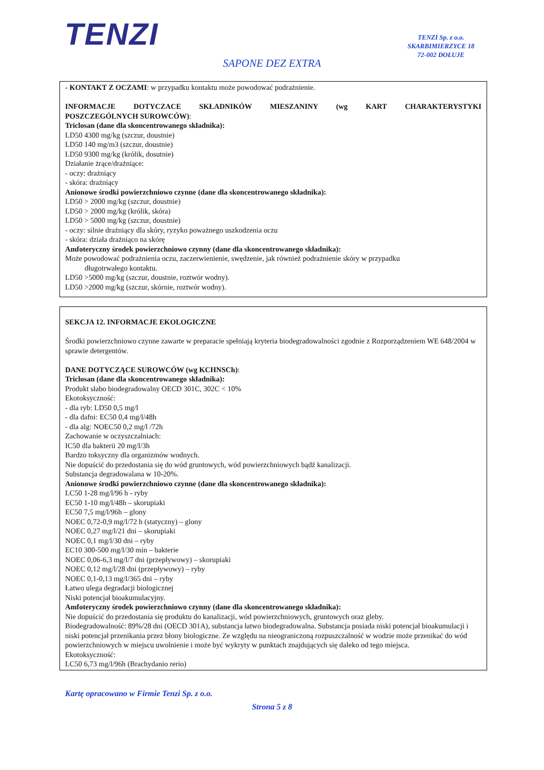TENZI
TENZI Sp. z o.o.
SKARBIMIERZYCE 18
72-002 DOŁUJE
SAPONE DEZ EXTRA
- KONTAKT Z OCZAMI: w przypadku kontaktu może powodować podrażnienie.
INFORMACJE DOTYCZACE SKŁADNIKÓW MIESZANINY (wg KART CHARAKTERYSTYKI
POSZCZEGÓLNYCH SUROWCÓW):
Triclosan (dane dla skoncentrowanego składnika):
LD50 4300 mg/kg (szczur, doustnie)
LD50 140 mg/m3 (szczur, doustnie)
LD50 9300 mg/kg (królik, dosutnie)
Działanie żrące/drażniące:
- oczy: drażniący
- skóra: drażniący
Anionowe środki powierzchniowo czynne (dane dla skoncentrowanego składnika):
LD50 > 2000 mg/kg (szczur, doustnie)
LD50 > 2000 mg/kg (królik, skóra)
LD50 > 5000 mg/kg (szczur, doustnie)
- oczy: silnie drażniący dla skóry, ryzyko poważnego uszkodzenia oczu
- skóra: działa drażniąco na skórę
Amfoteryczny środek powierzchniowo czynny (dane dla skoncentrowanego składnika):
Może powodować podrażnienia oczu, zaczerwienienie, swędzenie, jak również podrażnienie skóry w przypadku
długotrwałego kontaktu.
LD50 >5000 mg/kg (szczur, doustnie, roztwór wodny).
LD50 >2000 mg/kg (szczur, skórnie, roztwór wodny).
SEKCJA 12. INFORMACJE EKOLOGICZNE
Środki powierzchniowo czynne zawarte w preparacie spełniają kryteria biodegradowalności zgodnie z Rozporządzeniem WE 648/2004 w sprawie detergentów.
DANE DOTYCZĄCE SUROWCÓW (wg KCHNSCh):
Triclosan (dane dla skoncentrowanego składnika):
Produkt słabo biodegradowalny OECD 301C, 302C < 10%
Ekotoksyczność:
- dla ryb: LD50 0,5 mg/l
- dla dafni: EC50 0,4 mg/l/48h
- dla alg: NOEC50 0,2 mg/l /72h
Zachowanie w oczyszczalniach:
IC50 dla bakterii 20 mg/l/3h
Bardzo toksyczny dla organizmów wodnych.
Nie dopuścić do przedostania się do wód gruntowych, wód powierzchniowych bądź kanalizacji.
Substancja degradowalana w 10-20%.
Anionowe środki powierzchniowo czynne (dane dla skoncentrowanego składnika):
LC50 1-28 mg/l/96 h - ryby
EC50 1-10 mg/l/48h – skorupiaki
EC50 7,5 mg/l/96h – glony
NOEC 0,72-0,9 mg/l/72 h (statyczny) – glony
NOEC 0,27 mg/l/21 dni – skorupiaki
NOEC 0,1 mg/l/30 dni – ryby
EC10 300-500 mg/l/30 min – bakterie
NOEC 0,06-6,3 mg/l/7 dni (przepływowy) – skorupiaki
NOEC 0,12 mg/l/28 dni (przepływowy) – ryby
NOEC 0,1-0,13 mg/l/365 dni – ryby
Łatwo ulega degradacji biologicznej
Niski potencjał bioakumulacyjny.
Amfoteryczny środek powierzchniowo czynny (dane dla skoncentrowanego składnika):
Nie dopuścić do przedostania się produktu do kanalizacji, wód powierzchniowych, gruntowych oraz gleby.
Biodegradowalność: 89%/28 dni (OECD 301A), substancja łatwo biodegradowalna. Substancja posiada niski potencjał bioakumulacji i niski potencjał przenikania przez błony biologiczne. Ze względu na nieograniczoną rozpuszczalność w wodzie może przenikać do wód powierzchniowych w miejscu uwolnienie i może być wykryty w punktach znajdujących się daleko od tego miejsca.
Ekotoksyczność:
LC50 6,73 mg/l/96h (Brachydanio rerio)
Kartę opracowano w Firmie Tenzi Sp. z o.o.
Strona 5 z 8